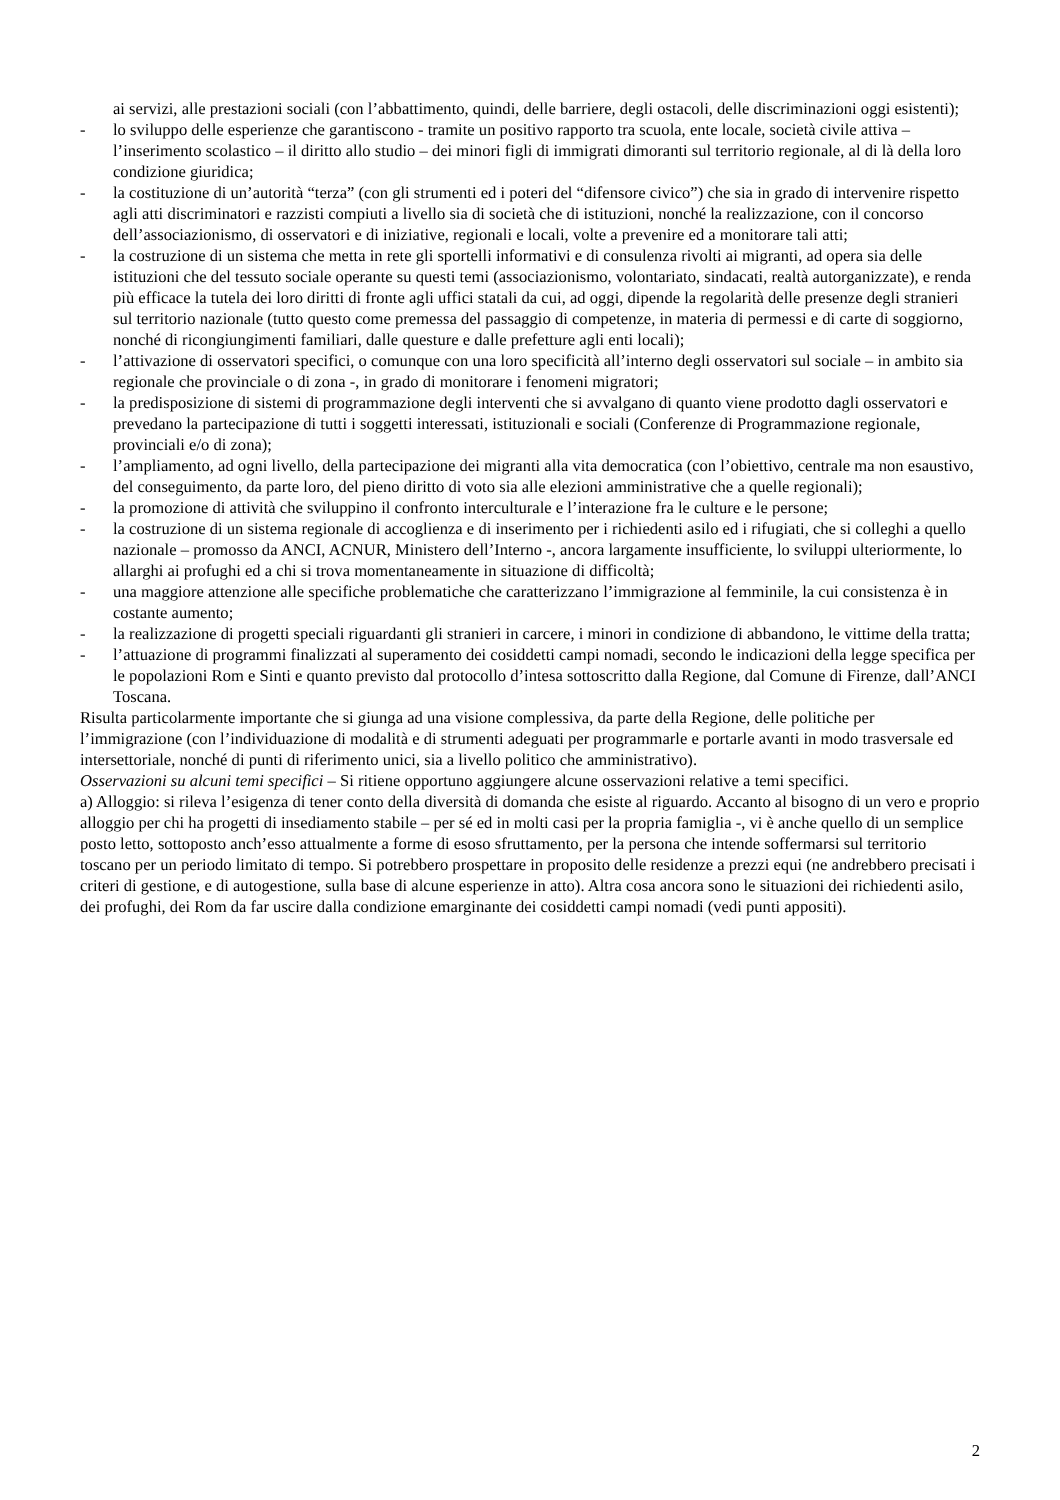ai servizi, alle prestazioni sociali (con l’abbattimento, quindi, delle barriere, degli ostacoli, delle discriminazioni oggi esistenti);
- lo sviluppo delle esperienze che garantiscono - tramite un positivo rapporto tra scuola, ente locale, società civile attiva – l’inserimento scolastico – il diritto allo studio – dei minori figli di immigrati dimoranti sul territorio regionale, al di là della loro condizione giuridica;
- la costituzione di un’autorità “terza” (con gli strumenti ed i poteri del “difensore civico”) che sia in grado di intervenire rispetto agli atti discriminatori e razzisti compiuti a livello sia di società che di istituzioni, nonché la realizzazione, con il concorso dell’associazionismo, di osservatori e di iniziative, regionali e locali, volte a prevenire ed a monitorare tali atti;
- la costruzione di un sistema che metta in rete gli sportelli informativi e di consulenza rivolti ai migranti, ad opera sia delle istituzioni che del tessuto sociale operante su questi temi (associazionismo, volontariato, sindacati, realtà autorganizzate), e renda più efficace la tutela dei loro diritti di fronte agli uffici statali da cui, ad oggi, dipende la regolarità delle presenze degli stranieri sul territorio nazionale (tutto questo come premessa del passaggio di competenze, in materia di permessi e di carte di soggiorno, nonché di ricongiungimenti familiari, dalle questure e dalle prefetture agli enti locali);
- l’attivazione di osservatori specifici, o comunque con una loro specificità all’interno degli osservatori sul sociale – in ambito sia regionale che provinciale o di zona -, in grado di monitorare i fenomeni migratori;
- la predisposizione di sistemi di programmazione degli interventi che si avvalgano di quanto viene prodotto dagli osservatori e prevedano la partecipazione di tutti i soggetti interessati, istituzionali e sociali (Conferenze di Programmazione regionale, provinciali e/o di zona);
- l’ampliamento, ad ogni livello, della partecipazione dei migranti alla vita democratica (con l’obiettivo, centrale ma non esaustivo, del conseguimento, da parte loro, del pieno diritto di voto sia alle elezioni amministrative che a quelle regionali);
- la promozione di attività che sviluppino il confronto interculturale e l’interazione fra le culture e le persone;
- la costruzione di un sistema regionale di accoglienza e di inserimento per i richiedenti asilo ed i rifugiati, che si colleghi a quello nazionale – promosso da ANCI, ACNUR, Ministero dell’Interno -, ancora largamente insufficiente, lo sviluppi ulteriormente, lo allarghi ai profughi ed a chi si trova momentaneamente in situazione di difficoltà;
- una maggiore attenzione alle specifiche problematiche che caratterizzano l’immigrazione al femminile, la cui consistenza è in costante aumento;
- la realizzazione di progetti speciali riguardanti gli stranieri in carcere, i minori in condizione di abbandono, le vittime della tratta;
- l’attuazione di programmi finalizzati al superamento dei cosiddetti campi nomadi, secondo le indicazioni della legge specifica per le popolazioni Rom e Sinti e quanto previsto dal protocollo d’intesa sottoscritto dalla Regione, dal Comune di Firenze, dall’ANCI Toscana.
Risulta particolarmente importante che si giunga ad una visione complessiva, da parte della Regione, delle politiche per l’immigrazione (con l’individuazione di modalità e di strumenti adeguati per programmarle e portarle avanti in modo trasversale ed intersettoriale, nonché di punti di riferimento unici, sia a livello politico che amministrativo).
Osservazioni su alcuni temi specifici – Si ritiene opportuno aggiungere alcune osservazioni relative a temi specifici.
a) Alloggio: si rileva l’esigenza di tener conto della diversità di domanda che esiste al riguardo. Accanto al bisogno di un vero e proprio alloggio per chi ha progetti di insediamento stabile – per sé ed in molti casi per la propria famiglia -, vi è anche quello di un semplice posto letto, sottoposto anch’esso attualmente a forme di esoso sfruttamento, per la persona che intende soffermarsi sul territorio toscano per un periodo limitato di tempo. Si potrebbero prospettare in proposito delle residenze a prezzi equi (ne andrebbero precisati i criteri di gestione, e di autogestione, sulla base di alcune esperienze in atto). Altra cosa ancora sono le situazioni dei richiedenti asilo, dei profughi, dei Rom da far uscire dalla condizione emarginante dei cosiddetti campi nomadi (vedi punti appositi).
2